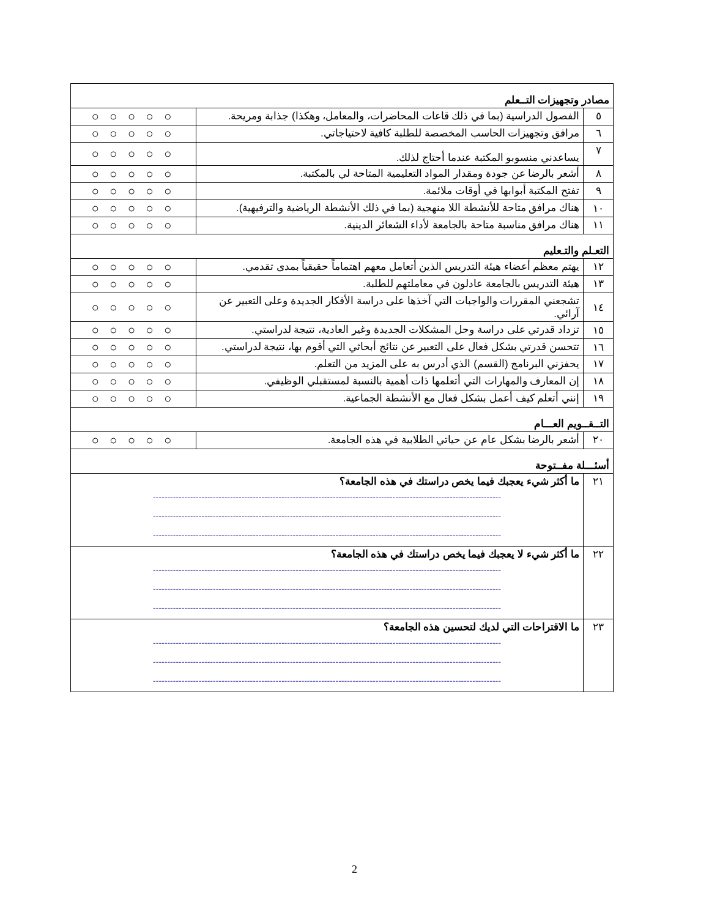| مصادر وتجهيزات التــعلم | | |
| ٥ | الفصول الدراسية (بما في ذلك قاعات المحاضرات، والمعامل، وهكذا) جذابة ومريحة. | ○ ○ ○ ○ ○ |
| ٦ | مرافق وتجهيزات الحاسب المخصصة للطلبة كافية لاحتياجاتي. | ○ ○ ○ ○ ○ |
| ٧ | يساعدني منسوبو المكتبة عندما أحتاج لذلك. | ○ ○ ○ ○ ○ |
| ٨ | أشعر بالرضا عن جودة ومقدار المواد التعليمية المتاحة لي بالمكتبة. | ○ ○ ○ ○ ○ |
| ٩ | تفتح المكتبة أبوابها في أوقات ملائمة. | ○ ○ ○ ○ ○ |
| ١٠ | هناك مرافق متاحة للأنشطة اللا منهجية (بما في ذلك الأنشطة الرياضية والترفيهية). | ○ ○ ○ ○ ○ |
| ١١ | هناك مرافق مناسبة متاحة بالجامعة لأداء الشعائر الدينية. | ○ ○ ○ ○ ○ |
| التعـلم والتـعليم | | |
| ١٢ | يهتم معظم أعضاء هيئة التدريس الذين أتعامل معهم اهتماماً حقيقياً بمدى تقدمي. | ○ ○ ○ ○ ○ |
| ١٣ | هيئة التدريس بالجامعة عادلون في معاملتهم للطلبة. | ○ ○ ○ ○ ○ |
| ١٤ | تشجعني المقررات والواجبات التي آخذها على دراسة الأفكار الجديدة وعلى التعبير عن آرائي. | ○ ○ ○ ○ ○ |
| ١٥ | تزداد قدرتي على دراسة وحل المشكلات الجديدة وغير العادية، نتيجة لدراستي. | ○ ○ ○ ○ ○ |
| ١٦ | تتحسن قدرتي بشكل فعال على التعبير عن نتائج أبحاثي التي أقوم بها، نتيجة لدراستي. | ○ ○ ○ ○ ○ |
| ١٧ | يحفزني البرنامج (القسم) الذي أدرس به على المزيد من التعلم. | ○ ○ ○ ○ ○ |
| ١٨ | إن المعارف والمهارات التي أتعلمها ذات أهمية بالنسبة لمستقبلي الوظيفي. | ○ ○ ○ ○ ○ |
| ١٩ | إنني أتعلم كيف أعمل بشكل فعال مع الأنشطة الجماعية. | ○ ○ ○ ○ ○ |
| التــقــويم العـــام | | |
| ٢٠ | أشعر بالرضا بشكل عام عن حياتي الطلابية في هذه الجامعة. | ○ ○ ○ ○ ○ |
| أسئـــلة مفــتوحة | | |
| ٢١ | ما أكثر شيء يعجبك فيما يخص دراستك في هذه الجامعة؟ -------------------------------------------------------------------------------------------------------------------------- -------------------------------------------------------------------------------------------------------------------------- -------------------------------------------------------------------------------------------------------------------------- | |
| ٢٢ | ما أكثر شيء لا يعجبك فيما يخص دراستك في هذه الجامعة؟ -------------------------------------------------------------------------------------------------------------------------- -------------------------------------------------------------------------------------------------------------------------- -------------------------------------------------------------------------------------------------------------------------- | |
| ٢٣ | ما الاقتراحات التي لديك لتحسين هذه الجامعة؟ -------------------------------------------------------------------------------------------------------------------------- -------------------------------------------------------------------------------------------------------------------------- -------------------------------------------------------------------------------------------------------------------------- | |
2